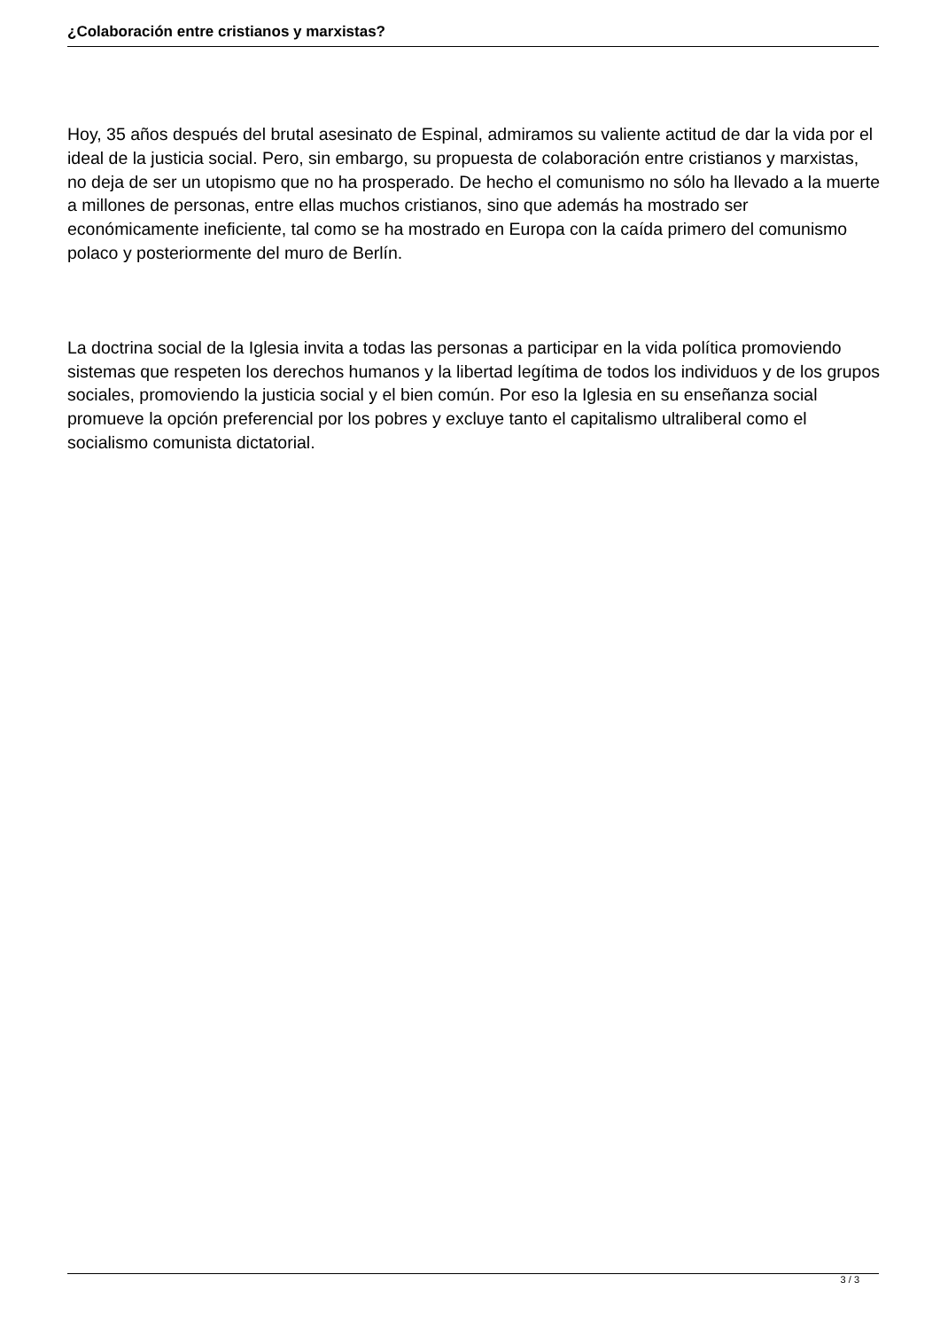¿Colaboración entre cristianos y marxistas?
Hoy, 35 años después del brutal asesinato de Espinal, admiramos su valiente actitud de dar la vida por el ideal de la justicia social. Pero, sin embargo, su propuesta de colaboración entre cristianos y marxistas, no deja de ser un utopismo que no ha prosperado. De hecho el comunismo no sólo ha llevado a la muerte a millones de personas, entre ellas muchos cristianos, sino que además ha mostrado ser económicamente ineficiente, tal como se ha mostrado en Europa con la caída primero del comunismo polaco y posteriormente del muro de Berlín.
La doctrina social de la Iglesia invita a todas las personas a participar en la vida política promoviendo sistemas que respeten los derechos humanos y la libertad legítima de todos los individuos y de los grupos sociales, promoviendo la justicia social y el bien común. Por eso la Iglesia en su enseñanza social promueve la opción preferencial por los pobres y excluye tanto el capitalismo ultraliberal como el socialismo comunista dictatorial.
3 / 3